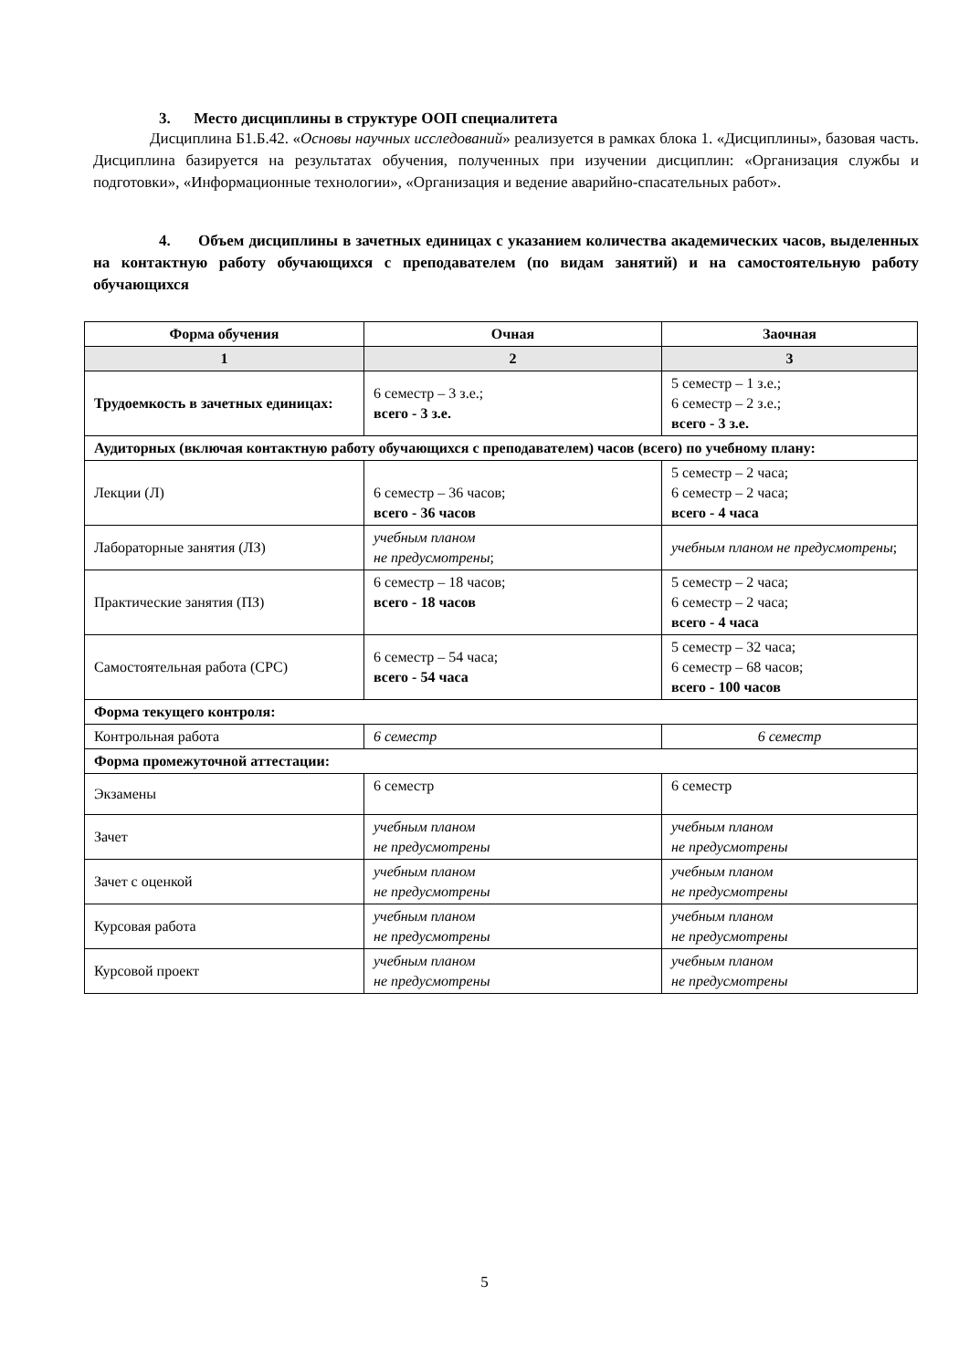3. Место дисциплины в структуре ООП специалитета
Дисциплина Б1.Б.42. «Основы научных исследований» реализуется в рамках блока 1. «Дисциплины», базовая часть. Дисциплина базируется на результатах обучения, полученных при изучении дисциплин: «Организация службы и подготовки», «Информационные технологии», «Организация и ведение аварийно-спасательных работ».
4. Объем дисциплины в зачетных единицах с указанием количества академических часов, выделенных на контактную работу обучающихся с преподавателем (по видам занятий) и на самостоятельную работу обучающихся
| Форма обучения | Очная | Заочная |
| --- | --- | --- |
| 1 | 2 | 3 |
| Трудоемкость в зачетных единицах: | 6 семестр – 3 з.е.; всего - 3 з.е. | 5 семестр – 1 з.е.; 6 семестр – 2 з.е.; всего - 3 з.е. |
| Аудиторных (включая контактную работу обучающихся с преподавателем) часов (всего) по учебному плану: | | |
| Лекции (Л) | 6 семестр – 36 часов; всего - 36 часов | 5 семестр – 2 часа; 6 семестр – 2 часа; всего - 4 часа |
| Лабораторные занятия (ЛЗ) | учебным планом не предусмотрены ; | учебным планом не предусмотрены ; |
| Практические занятия (ПЗ) | 6 семестр – 18 часов; всего - 18 часов | 5 семестр – 2 часа; 6 семестр – 2 часа; всего - 4 часа |
| Самостоятельная работа (СРС) | 6 семестр – 54 часа; всего - 54 часа | 5 семестр – 32 часа; 6 семестр – 68 часов; всего - 100 часов |
| Форма текущего контроля: | | |
| Контрольная работа | 6 семестр | 6 семестр |
| Форма промежуточной аттестации: | | |
| Экзамены | 6 семестр | 6 семестр |
| Зачет | учебным планом не предусмотрены | учебным планом не предусмотрены |
| Зачет с оценкой | учебным планом не предусмотрены | учебным планом не предусмотрены |
| Курсовая работа | учебным планом не предусмотрены | учебным планом не предусмотрены |
| Курсовой проект | учебным планом не предусмотрены | учебным планом не предусмотрены |
5